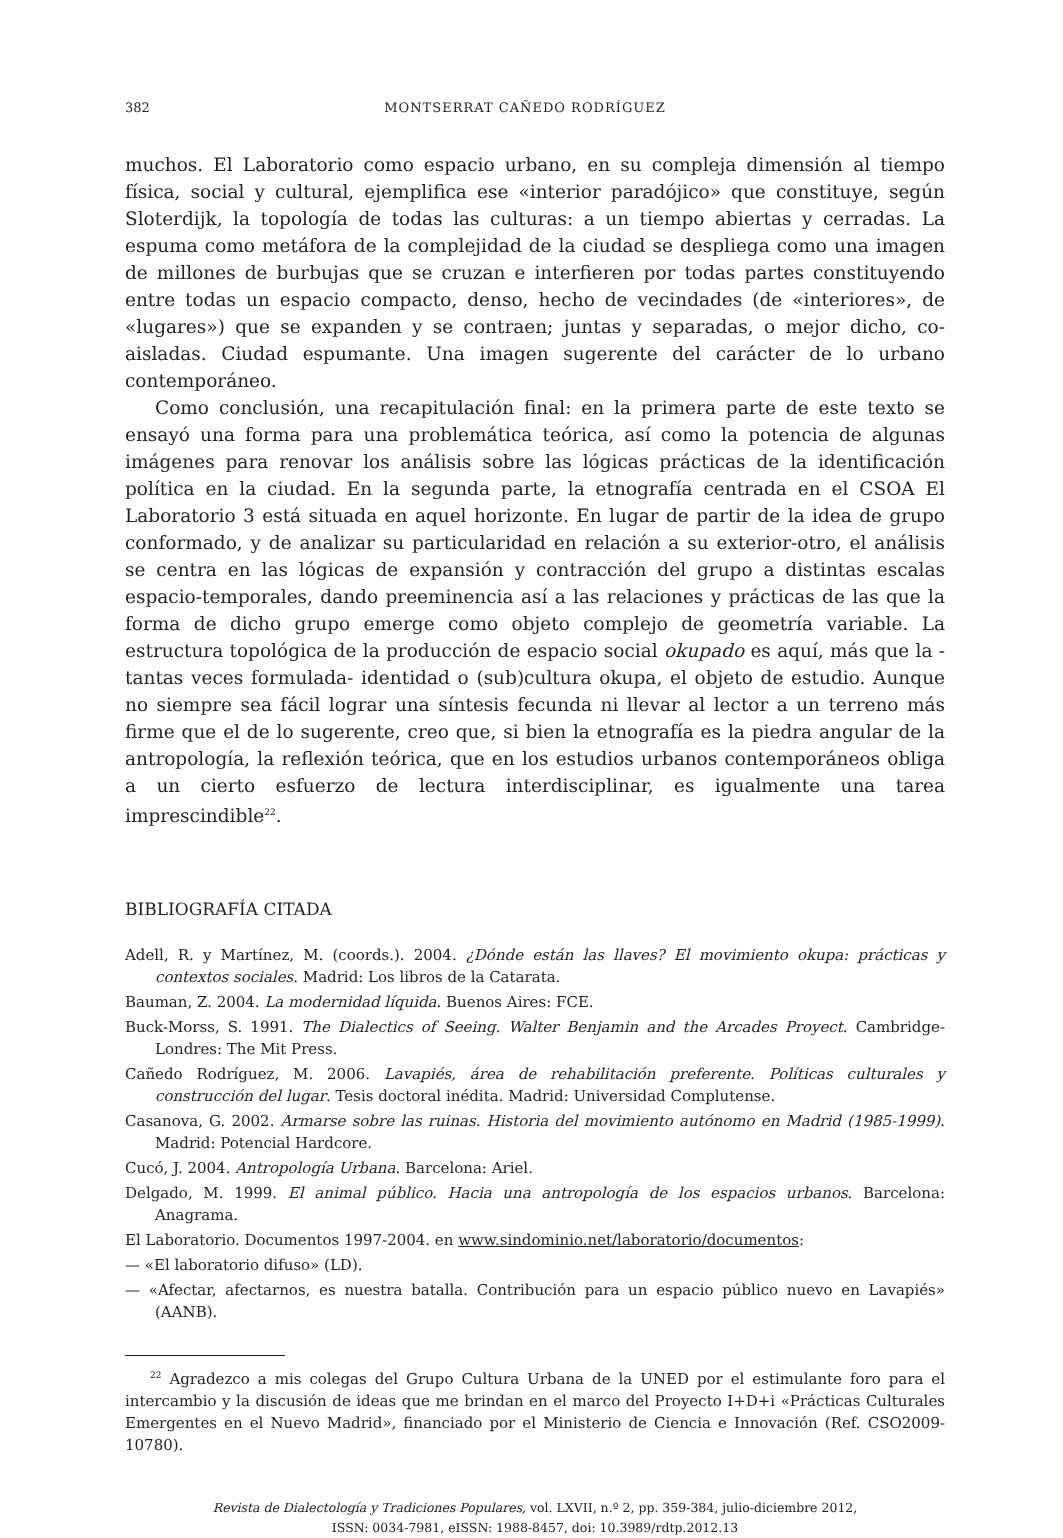382 MONTSERRAT CAÑEDO RODRÍGUEZ
muchos. El Laboratorio como espacio urbano, en su compleja dimensión al tiempo física, social y cultural, ejemplifica ese «interior paradójico» que constituye, según Sloterdijk, la topología de todas las culturas: a un tiempo abiertas y cerradas. La espuma como metáfora de la complejidad de la ciudad se despliega como una imagen de millones de burbujas que se cruzan e interfieren por todas partes constituyendo entre todas un espacio compacto, denso, hecho de vecindades (de «interiores», de «lugares») que se expanden y se contraen; juntas y separadas, o mejor dicho, co-aisladas. Ciudad espumante. Una imagen sugerente del carácter de lo urbano contemporáneo.
Como conclusión, una recapitulación final: en la primera parte de este texto se ensayó una forma para una problemática teórica, así como la potencia de algunas imágenes para renovar los análisis sobre las lógicas prácticas de la identificación política en la ciudad. En la segunda parte, la etnografía centrada en el CSOA El Laboratorio 3 está situada en aquel horizonte. En lugar de partir de la idea de grupo conformado, y de analizar su particularidad en relación a su exterior-otro, el análisis se centra en las lógicas de expansión y contracción del grupo a distintas escalas espacio-temporales, dando preeminencia así a las relaciones y prácticas de las que la forma de dicho grupo emerge como objeto complejo de geometría variable. La estructura topológica de la producción de espacio social okupado es aquí, más que la -tantas veces formulada- identidad o (sub)cultura okupa, el objeto de estudio. Aunque no siempre sea fácil lograr una síntesis fecunda ni llevar al lector a un terreno más firme que el de lo sugerente, creo que, si bien la etnografía es la piedra angular de la antropología, la reflexión teórica, que en los estudios urbanos contemporáneos obliga a un cierto esfuerzo de lectura interdisciplinar, es igualmente una tarea imprescindible<sup>22</sup>.
BIBLIOGRAFÍA CITADA
Adell, R. y Martínez, M. (coords.). 2004. ¿Dónde están las llaves? El movimiento okupa: prácticas y contextos sociales. Madrid: Los libros de la Catarata.
Bauman, Z. 2004. La modernidad líquida. Buenos Aires: FCE.
Buck-Morss, S. 1991. The Dialectics of Seeing. Walter Benjamin and the Arcades Proyect. Cambridge-Londres: The Mit Press.
Cañedo Rodríguez, M. 2006. Lavapiés, área de rehabilitación preferente. Políticas culturales y construcción del lugar. Tesis doctoral inédita. Madrid: Universidad Complutense.
Casanova, G. 2002. Armarse sobre las ruinas. Historia del movimiento autónomo en Madrid (1985-1999). Madrid: Potencial Hardcore.
Cucó, J. 2004. Antropología Urbana. Barcelona: Ariel.
Delgado, M. 1999. El animal público. Hacia una antropología de los espacios urbanos. Barcelona: Anagrama.
El Laboratorio. Documentos 1997-2004. en www.sindominio.net/laboratorio/documentos:
— «El laboratorio difuso» (LD).
— «Afectar, afectarnos, es nuestra batalla. Contribución para un espacio público nuevo en Lavapiés» (AANB).
<sup>22</sup> Agradezco a mis colegas del Grupo Cultura Urbana de la UNED por el estimulante foro para el intercambio y la discusión de ideas que me brindan en el marco del Proyecto I+D+i «Prácticas Culturales Emergentes en el Nuevo Madrid», financiado por el Ministerio de Ciencia e Innovación (Ref. CSO2009-10780).
Revista de Dialectología y Tradiciones Populares, vol. LXVII, n.º 2, pp. 359-384, julio-diciembre 2012,
ISSN: 0034-7981, eISSN: 1988-8457, doi: 10.3989/rdtp.2012.13